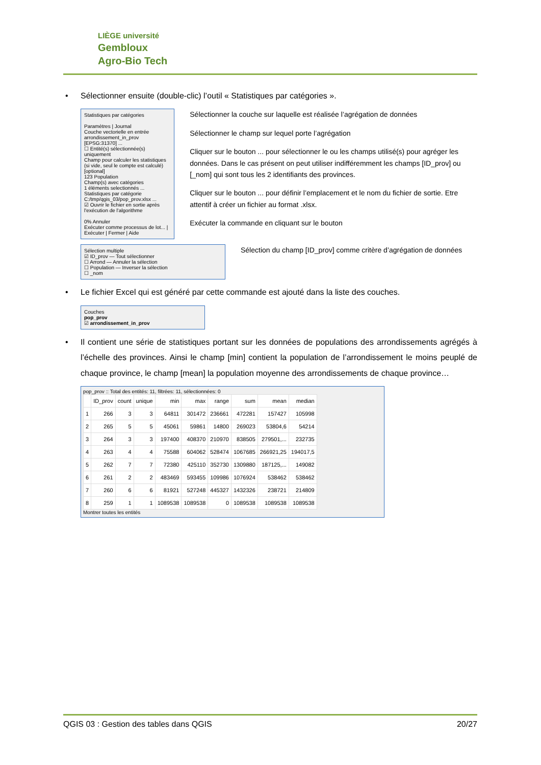LIÈGE université
Gembloux
Agro-Bio Tech
• Sélectionner ensuite (double-clic) l’outil « Statistiques par catégories ».
Statistiques par catégories
Paramètres | Journal
Couche vectorielle en entrée
arrondissement_in_prov [EPSG:31370] ...
☐ Entité(s) sélectionnée(s) uniquement
Champ pour calculer les statistiques (si vide, seul le compte est calculé) [optional]
123 Population
Champ(s) avec catégories
1 éléments selectionnés ...
Statistiques par catégorie
C:/tmp/qgis_03/pop_prov.xlsx ...
☑ Ouvrir le fichier en sortie après l'exécution de l'algorithme
0% Annuler
Exécuter comme processus de lot... | Exécuter | Fermer | Aide
Sélectionner la couche sur laquelle est réalisée l’agrégation de données
Sélectionner le champ sur lequel porte l’agrégation
Cliquer sur le bouton ... pour sélectionner le ou les champs utilisé(s) pour agréger les données. Dans le cas présent on peut utiliser indifféremment les champs [ID_prov] ou [_nom] qui sont tous les 2 identifiants des provinces.
Cliquer sur le bouton ... pour définir l’emplacement et le nom du fichier de sortie. Etre attentif à créer un fichier au format .xlsx.
Exécuter la commande en cliquant sur le bouton
Sélection multiple
☑ ID_prov — Tout sélectionner
☐ Arrond — Annuler la sélection
☐ Population — Inverser la sélection
☐ _nom
Sélection du champ [ID_prov] comme critère d’agrégation de données
• Le fichier Excel qui est généré par cette commande est ajouté dans la liste des couches.
Couches
pop_prov
☑ arrondissement_in_prov
• Il contient une série de statistiques portant sur les données de populations des arrondissements agrégés à l’échelle des provinces. Ainsi le champ [min] contient la population de l’arrondissement le moins peuplé de chaque province, le champ [mean] la population moyenne des arrondissements de chaque province…
pop_prov :: Total des entités: 11, filtrées: 11, sélectionnées: 0
| | ID_prov | count | unique | min | max | range | sum | mean | median |
| --- | --- | --- | --- | --- | --- | --- | --- | --- | --- |
| 1 | 266 | 3 | 3 | 64811 | 301472 | 236661 | 472281 | 157427 | 105998 |
| 2 | 265 | 5 | 5 | 45061 | 59861 | 14800 | 269023 | 53804,6 | 54214 |
| 3 | 264 | 3 | 3 | 197400 | 408370 | 210970 | 838505 | 279501,... | 232735 |
| 4 | 263 | 4 | 4 | 75588 | 604062 | 528474 | 1067685 | 266921,25 | 194017,5 |
| 5 | 262 | 7 | 7 | 72380 | 425110 | 352730 | 1309880 | 187125,... | 149082 |
| 6 | 261 | 2 | 2 | 483469 | 593455 | 109986 | 1076924 | 538462 | 538462 |
| 7 | 260 | 6 | 6 | 81921 | 527248 | 445327 | 1432326 | 238721 | 214809 |
| 8 | 259 | 1 | 1 | 1089538 | 1089538 | 0 | 1089538 | 1089538 | 1089538 |
Montrer toutes les entités
QGIS 03 : Gestion des tables dans QGIS 20/27